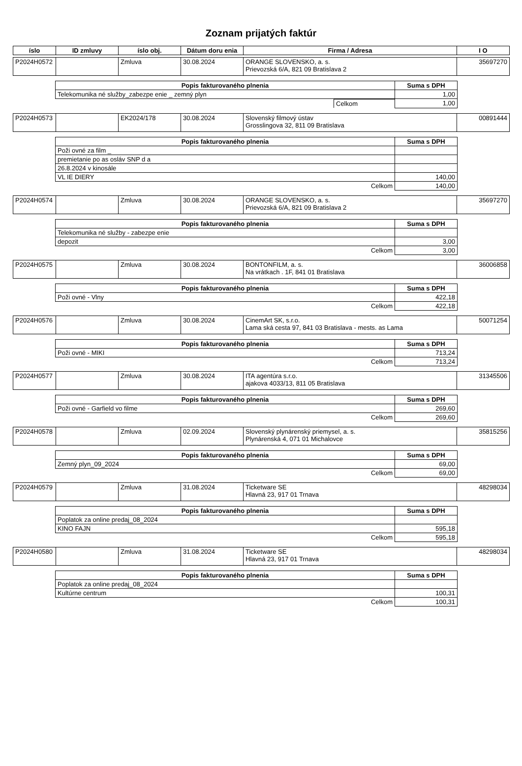Zoznam prijatých faktúr
| íslo | ID zmluvy | íslo obj. | Dátum doru enia | Firma / Adresa | I O |
| --- | --- | --- | --- | --- | --- |
| P2024H0572 | | Zmluva | 30.08.2024 | ORANGE SLOVENSKO, a. s. Prievozská 6/A, 821 09 Bratislava 2 | 35697270 |
| Popis fakturovaného plnenia | Suma s DPH |
| --- | --- |
| Telekomunika né služby_zabezpe enie _ zemný plyn | 1,00 |
| / Celkom / | 1,00 |
| P2024H0573 | | EK2024/178 | 30.08.2024 | Slovenský filmový ústav Grosslingova 32, 811 09 Bratislava | 00891444 |
| Popis fakturovaného plnenia | Suma s DPH |
| --- | --- |
| Poži ovné za film _ | |
| premietanie po as osláv SNP d a | |
| 26.8.2024 v kinosále | |
| VL IE DIERY | 140,00 |
| Celkom | 140,00 |
| P2024H0574 | | Zmluva | 30.08.2024 | ORANGE SLOVENSKO, a. s. Prievozská 6/A, 821 09 Bratislava 2 | 35697270 |
| Popis fakturovaného plnenia | Suma s DPH |
| --- | --- |
| Telekomunika né služby - zabezpe enie | |
| depozit | 3,00 |
| Celkom | 3,00 |
| P2024H0575 | | Zmluva | 30.08.2024 | BONTONFILM, a. s. Na vrátkach . 1F, 841 01 Bratislava | 36006858 |
| Popis fakturovaného plnenia | Suma s DPH |
| --- | --- |
| Poži ovné - Vlny | 422,18 |
| Celkom | 422,18 |
| P2024H0576 | | Zmluva | 30.08.2024 | CinemArt SK, s.r.o. Lama ská cesta 97, 841 03 Bratislava - mests. as Lama | 50071254 |
| Popis fakturovaného plnenia | Suma s DPH |
| --- | --- |
| Poži ovné - MIKI | 713,24 |
| Celkom | 713,24 |
| P2024H0577 | | Zmluva | 30.08.2024 | ITA agentúra s.r.o. ajakova 4033/13, 811 05 Bratislava | 31345506 |
| Popis fakturovaného plnenia | Suma s DPH |
| --- | --- |
| Poži ovné - Garfield vo filme | 269,60 |
| Celkom | 269,60 |
| P2024H0578 | | Zmluva | 02.09.2024 | Slovenský plynárenský priemysel, a. s. Plynárenská 4, 071 01 Michalovce | 35815256 |
| Popis fakturovaného plnenia | Suma s DPH |
| --- | --- |
| Zemný plyn_09_2024 | 69,00 |
| Celkom | 69,00 |
| P2024H0579 | | Zmluva | 31.08.2024 | Ticketware SE Hlavná 23, 917 01 Trnava | 48298034 |
| Popis fakturovaného plnenia | Suma s DPH |
| --- | --- |
| Poplatok za online predaj_08_2024 | |
| KINO FAJN | 595,18 |
| Celkom | 595,18 |
| P2024H0580 | | Zmluva | 31.08.2024 | Ticketware SE Hlavná 23, 917 01 Trnava | 48298034 |
| Popis fakturovaného plnenia | Suma s DPH |
| --- | --- |
| Poplatok za online predaj_08_2024 | |
| Kultúrne centrum | 100,31 |
| Celkom | 100,31 |